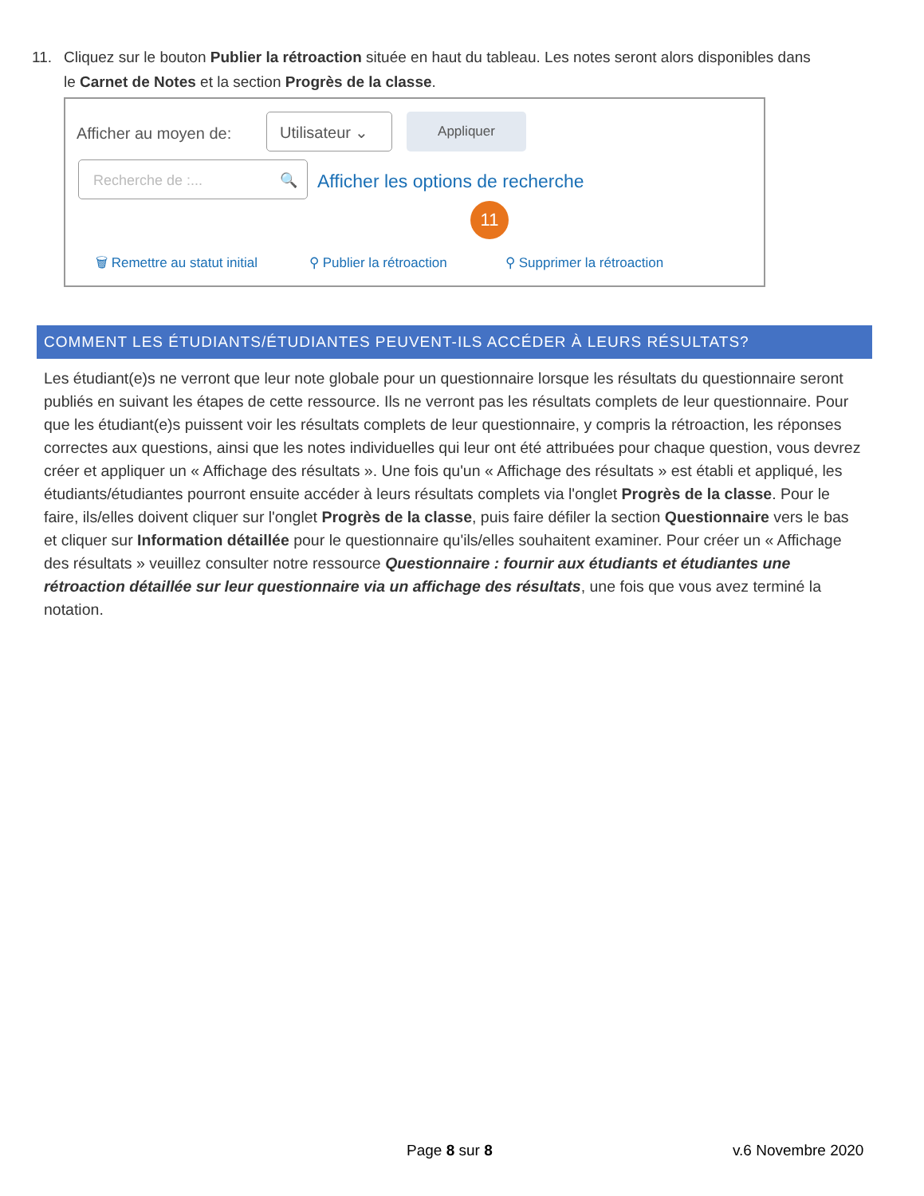11. Cliquez sur le bouton Publier la rétroaction située en haut du tableau. Les notes seront alors disponibles dans
le Carnet de Notes et la section Progrès de la classe.
Afficher au moyen de:
Utilisateur ⌄ Appliquer
Recherche de :... 🔍
Afficher les options de recherche
11
🗑 Remettre au statut initial ⚲ Publier la rétroaction ⚲ Supprimer la rétroaction
COMMENT LES ÉTUDIANTS/ÉTUDIANTES PEUVENT-ILS ACCÉDER À LEURS RÉSULTATS?
Les étudiant(e)s ne verront que leur note globale pour un questionnaire lorsque les résultats du questionnaire seront publiés en suivant les étapes de cette ressource. Ils ne verront pas les résultats complets de leur questionnaire. Pour que les étudiant(e)s puissent voir les résultats complets de leur questionnaire, y compris la rétroaction, les réponses correctes aux questions, ainsi que les notes individuelles qui leur ont été attribuées pour chaque question, vous devrez créer et appliquer un « Affichage des résultats ». Une fois qu'un « Affichage des résultats » est établi et appliqué, les étudiants/étudiantes pourront ensuite accéder à leurs résultats complets via l'onglet Progrès de la classe. Pour le faire, ils/elles doivent cliquer sur l'onglet Progrès de la classe, puis faire défiler la section Questionnaire vers le bas et cliquer sur Information détaillée pour le questionnaire qu'ils/elles souhaitent examiner. Pour créer un « Affichage des résultats » veuillez consulter notre ressource Questionnaire : fournir aux étudiants et étudiantes une rétroaction détaillée sur leur questionnaire via un affichage des résultats, une fois que vous avez terminé la notation.
Page 8 sur 8 v.6 Novembre 2020